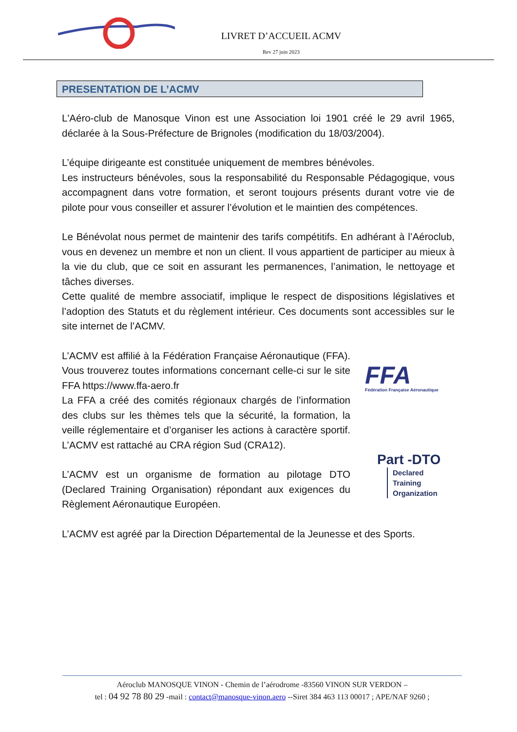LIVRET D’ACCUEIL ACMV
Rev 27 juin 2023
PRESENTATION DE L’ACMV
L'Aéro-club de Manosque Vinon est une Association loi 1901 créé le 29 avril 1965, déclarée à la Sous-Préfecture de Brignoles (modification du 18/03/2004).
L’équipe dirigeante est constituée uniquement de membres bénévoles.
Les instructeurs bénévoles, sous la responsabilité du Responsable Pédagogique, vous accompagnent dans votre formation, et seront toujours présents durant votre vie de pilote pour vous conseiller et assurer l’évolution et le maintien des compétences.
Le Bénévolat nous permet de maintenir des tarifs compétitifs. En adhérant à l’Aéroclub, vous en devenez un membre et non un client. Il vous appartient de participer au mieux à la vie du club, que ce soit en assurant les permanences, l’animation, le nettoyage et tâches diverses.
Cette qualité de membre associatif, implique le respect de dispositions législatives et l’adoption des Statuts et du règlement intérieur. Ces documents sont accessibles sur le site internet de l’ACMV.
L’ACMV est affilié à la Fédération Française Aéronautique (FFA). Vous trouverez toutes informations concernant celle-ci sur le site FFA https://www.ffa-aero.fr
La FFA a créé des comités régionaux chargés de l’information des clubs sur les thèmes tels que la sécurité, la formation, la veille réglementaire et d’organiser les actions à caractère sportif. L’ACMV est rattaché au CRA région Sud (CRA12).
FFA
Fédération Française Aéronautique
L’ACMV est un organisme de formation au pilotage DTO (Declared Training Organisation) répondant aux exigences du Règlement Aéronautique Européen.
Part -DTO
Declared
Training
Organization
L’ACMV est agréé par la Direction Départemental de la Jeunesse et des Sports.
Aéroclub MANOSQUE VINON - Chemin de l’aérodrome -83560 VINON SUR VERDON –
tel : 04 92 78 80 29 -mail : contact@manosque-vinon.aero --Siret 384 463 113 00017 ; APE/NAF 9260 ;